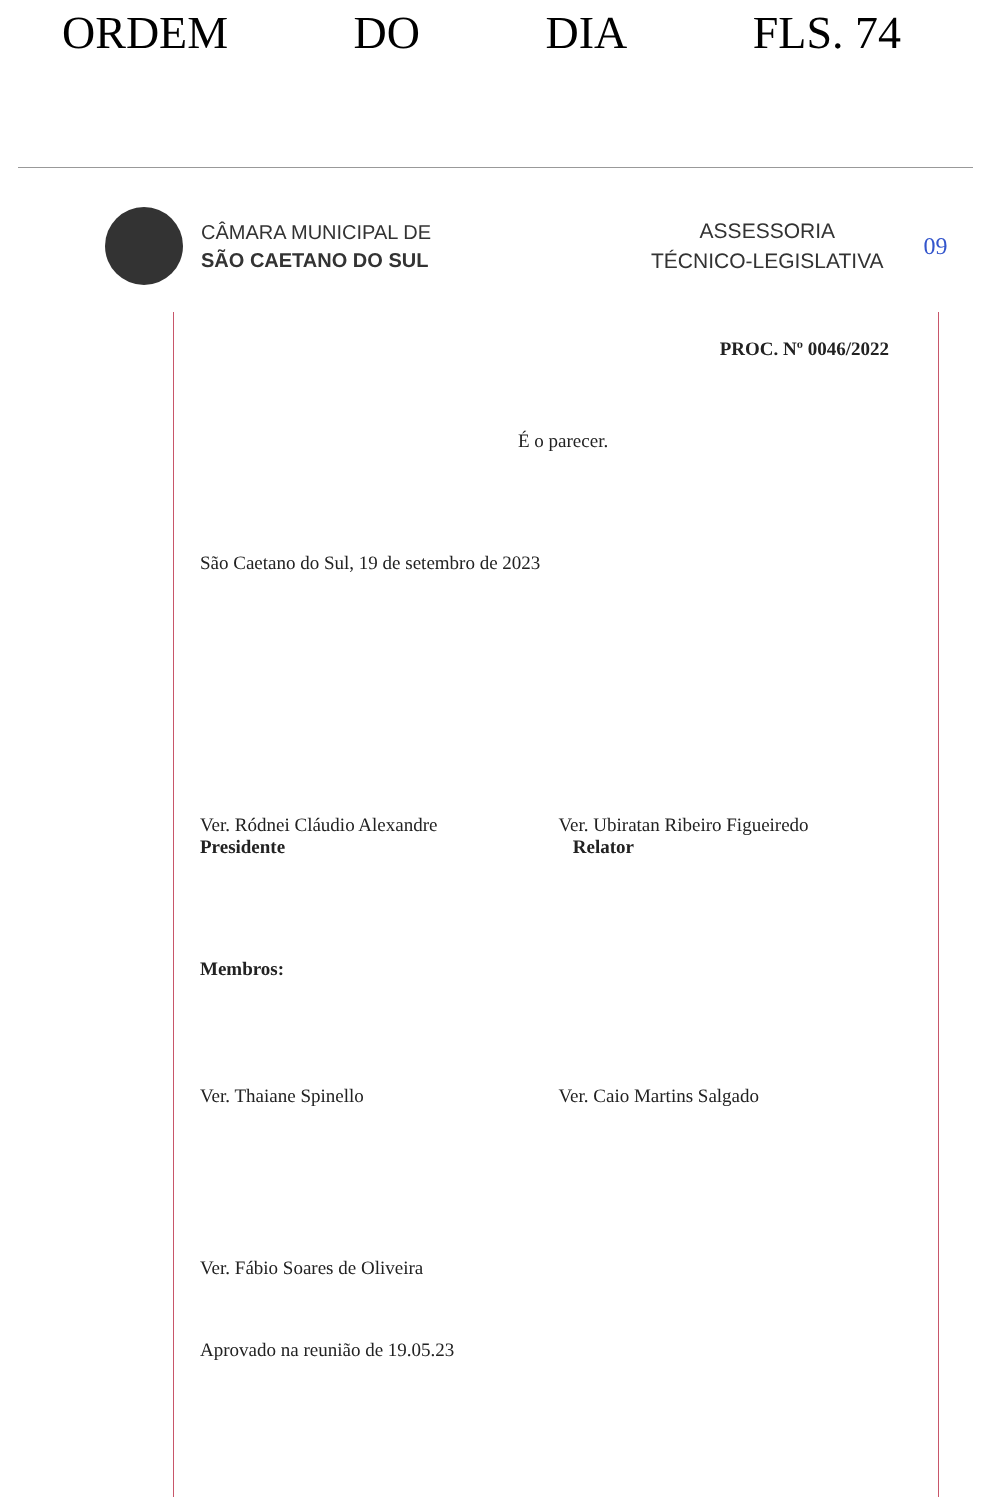ORDEM DO DIA FLS. 74
CÂMARA MUNICIPAL DE
SÃO CAETANO DO SUL
ASSESSORIA
TÉCNICO-LEGISLATIVA
09
PROC. Nº 0046/2022
É o parecer.
São Caetano do Sul, 19 de setembro de 2023
Ver. Ródnei Cláudio Alexandre
Presidente
Ver. Ubiratan Ribeiro Figueiredo
Relator
Membros:
Ver. Thaiane Spinello Ver. Caio Martins Salgado
Ver. Fábio Soares de Oliveira
Aprovado na reunião de 19.05.23